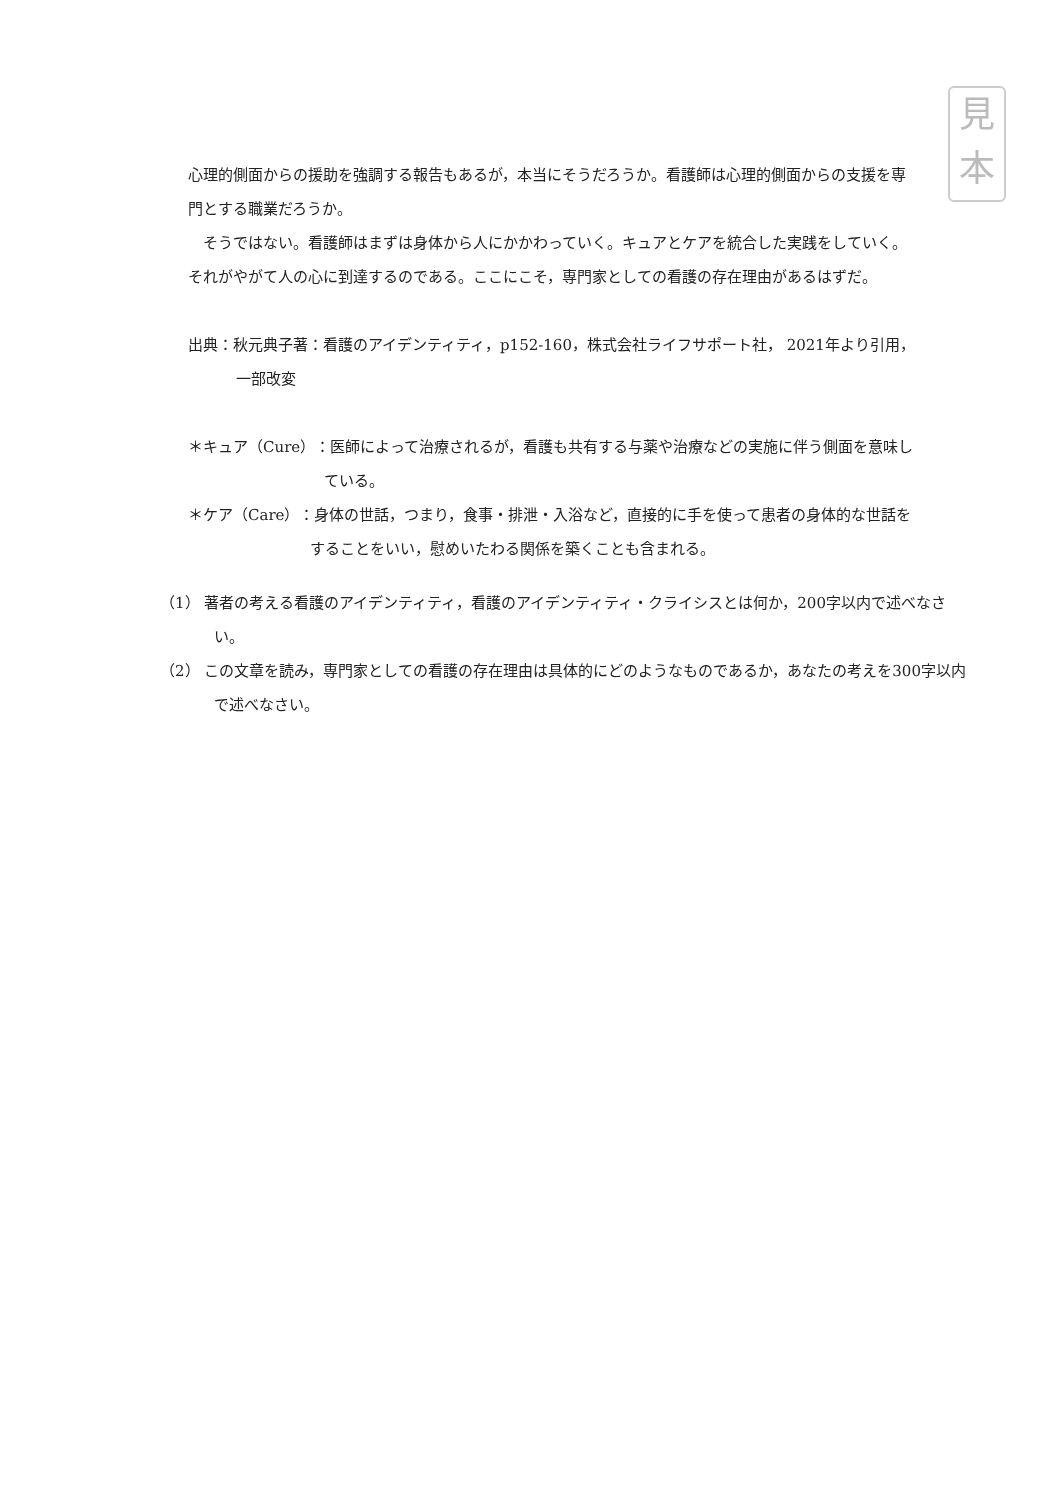見
本
心理的側面からの援助を強調する報告もあるが，本当にそうだろうか。看護師は心理的側面からの支援を専門とする職業だろうか。
そうではない。看護師はまずは身体から人にかかわっていく。キュアとケアを統合した実践をしていく。それがやがて人の心に到達するのである。ここにこそ，専門家としての看護の存在理由があるはずだ。
出典：秋元典子著：看護のアイデンティティ，p152-160，株式会社ライフサポート社， 2021年より引用，一部改変
＊キュア（Cure）：医師によって治療されるが，看護も共有する与薬や治療などの実施に伴う側面を意味している。
＊ケア（Care）：身体の世話，つまり，食事・排泄・入浴など，直接的に手を使って患者の身体的な世話をすることをいい，慰めいたわる関係を築くことも含まれる。
（1） 著者の考える看護のアイデンティティ，看護のアイデンティティ・クライシスとは何か，200字以内で述べなさい。
（2） この文章を読み，専門家としての看護の存在理由は具体的にどのようなものであるか，あなたの考えを300字以内で述べなさい。